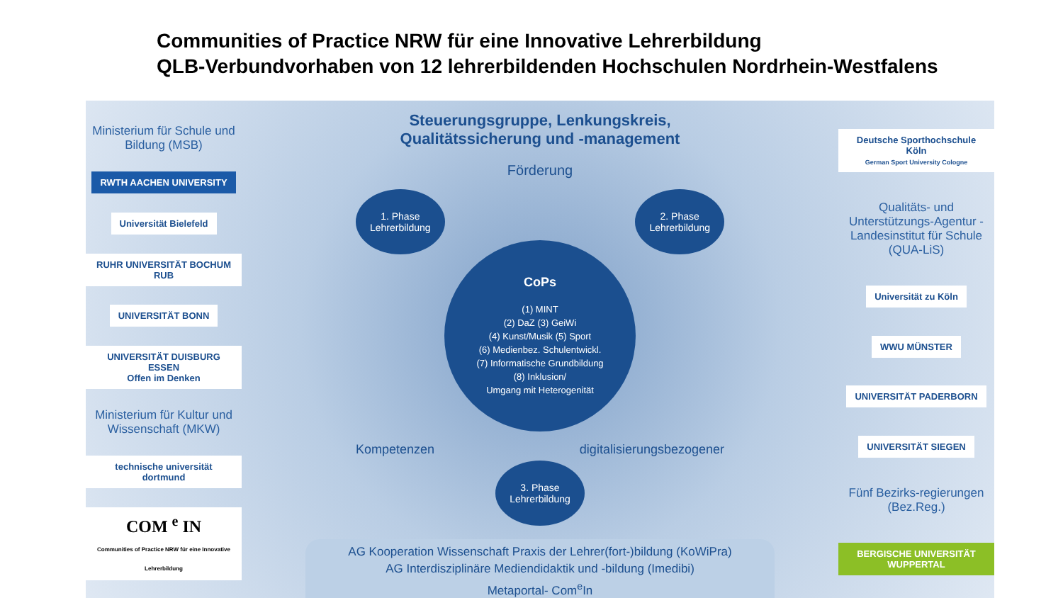Communities of Practice NRW für eine Innovative Lehrerbildung
QLB-Verbundvorhaben von 12 lehrerbildenden Hochschulen Nordrhein-Westfalens
Ministerium für Schule und Bildung (MSB)
RWTH AACHEN UNIVERSITY
Universität Bielefeld
RUHR UNIVERSITÄT BOCHUM RUB
UNIVERSITÄT BONN
UNIVERSITÄT DUISBURG ESSEN
Offen im Denken
Ministerium für Kultur und Wissenschaft (MKW)
technische universität dortmund
COM <sup>e</sup> IN
Communities of Practice NRW für eine Innovative Lehrerbildung
Steuerungsgruppe, Lenkungskreis,
Qualitätssicherung und -management
Förderung
1. Phase
Lehrerbildung
2. Phase
Lehrerbildung
CoPs
(1) MINT
(2) DaZ (3) GeiWi
(4) Kunst/Musik (5) Sport
(6) Medienbez. Schulentwickl.
(7) Informatische Grundbildung
(8) Inklusion/
Umgang mit Heterogenität
Kompetenzen digitalisierungsbezogener
3. Phase
Lehrerbildung
AG Kooperation Wissenschaft Praxis der Lehrer(fort-)bildung (KoWiPra)
AG Interdisziplinäre Mediendidaktik und -bildung (Imedibi)
Metaportal- Com<sup>e</sup>In
Deutsche Sporthochschule Köln
German Sport University Cologne
Qualitäts- und Unterstützungs-Agentur - Landesinstitut für Schule (QUA-LiS)
Universität zu Köln
WWU MÜNSTER
UNIVERSITÄT PADERBORN
UNIVERSITÄT SIEGEN
Fünf Bezirks-regierungen (Bez.Reg.)
BERGISCHE UNIVERSITÄT WUPPERTAL